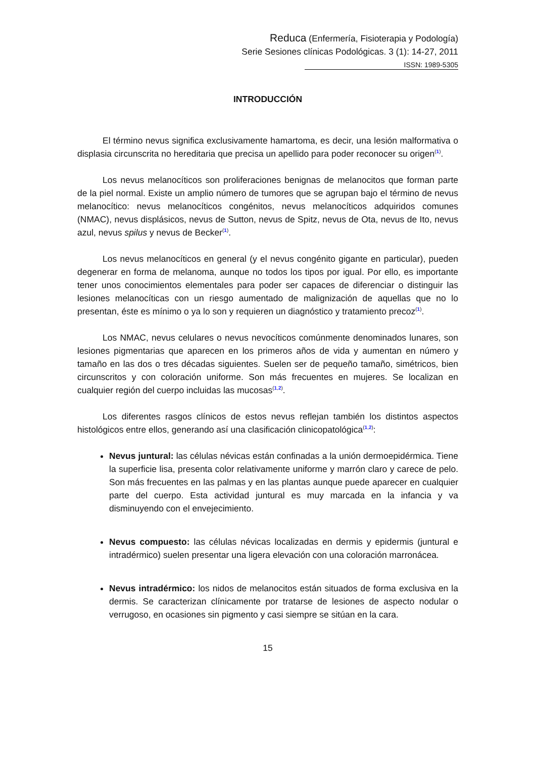Reduca (Enfermería, Fisioterapia y Podología)
Serie Sesiones clínicas Podológicas. 3 (1): 14-27, 2011
ISSN: 1989-5305
INTRODUCCIÓN
El término nevus significa exclusivamente hamartoma, es decir, una lesión malformativa o displasia circunscrita no hereditaria que precisa un apellido para poder reconocer su origen<sup>(1)</sup>.
Los nevus melanocíticos son proliferaciones benignas de melanocitos que forman parte de la piel normal. Existe un amplio número de tumores que se agrupan bajo el término de nevus melanocítico: nevus melanocíticos congénitos, nevus melanocíticos adquiridos comunes (NMAC), nevus displásicos, nevus de Sutton, nevus de Spitz, nevus de Ota, nevus de Ito, nevus azul, nevus spilus y nevus de Becker<sup>(1)</sup>.
Los nevus melanocíticos en general (y el nevus congénito gigante en particular), pueden degenerar en forma de melanoma, aunque no todos los tipos por igual. Por ello, es importante tener unos conocimientos elementales para poder ser capaces de diferenciar o distinguir las lesiones melanocíticas con un riesgo aumentado de malignización de aquellas que no lo presentan, éste es mínimo o ya lo son y requieren un diagnóstico y tratamiento precoz<sup>(1)</sup>.
Los NMAC, nevus celulares o nevus nevocíticos comúnmente denominados lunares, son lesiones pigmentarias que aparecen en los primeros años de vida y aumentan en número y tamaño en las dos o tres décadas siguientes. Suelen ser de pequeño tamaño, simétricos, bien circunscritos y con coloración uniforme. Son más frecuentes en mujeres. Se localizan en cualquier región del cuerpo incluidas las mucosas<sup>(1,2)</sup>.
Los diferentes rasgos clínicos de estos nevus reflejan también los distintos aspectos histológicos entre ellos, generando así una clasificación clinicopatológica<sup>(1,2)</sup>:
Nevus juntural: las células névicas están confinadas a la unión dermoepidérmica. Tiene la superficie lisa, presenta color relativamente uniforme y marrón claro y carece de pelo. Son más frecuentes en las palmas y en las plantas aunque puede aparecer en cualquier parte del cuerpo. Esta actividad juntural es muy marcada en la infancia y va disminuyendo con el envejecimiento.
Nevus compuesto: las células névicas localizadas en dermis y epidermis (juntural e intradérmico) suelen presentar una ligera elevación con una coloración marronácea.
Nevus intradérmico: los nidos de melanocitos están situados de forma exclusiva en la dermis. Se caracterizan clínicamente por tratarse de lesiones de aspecto nodular o verrugoso, en ocasiones sin pigmento y casi siempre se sitúan en la cara.
15